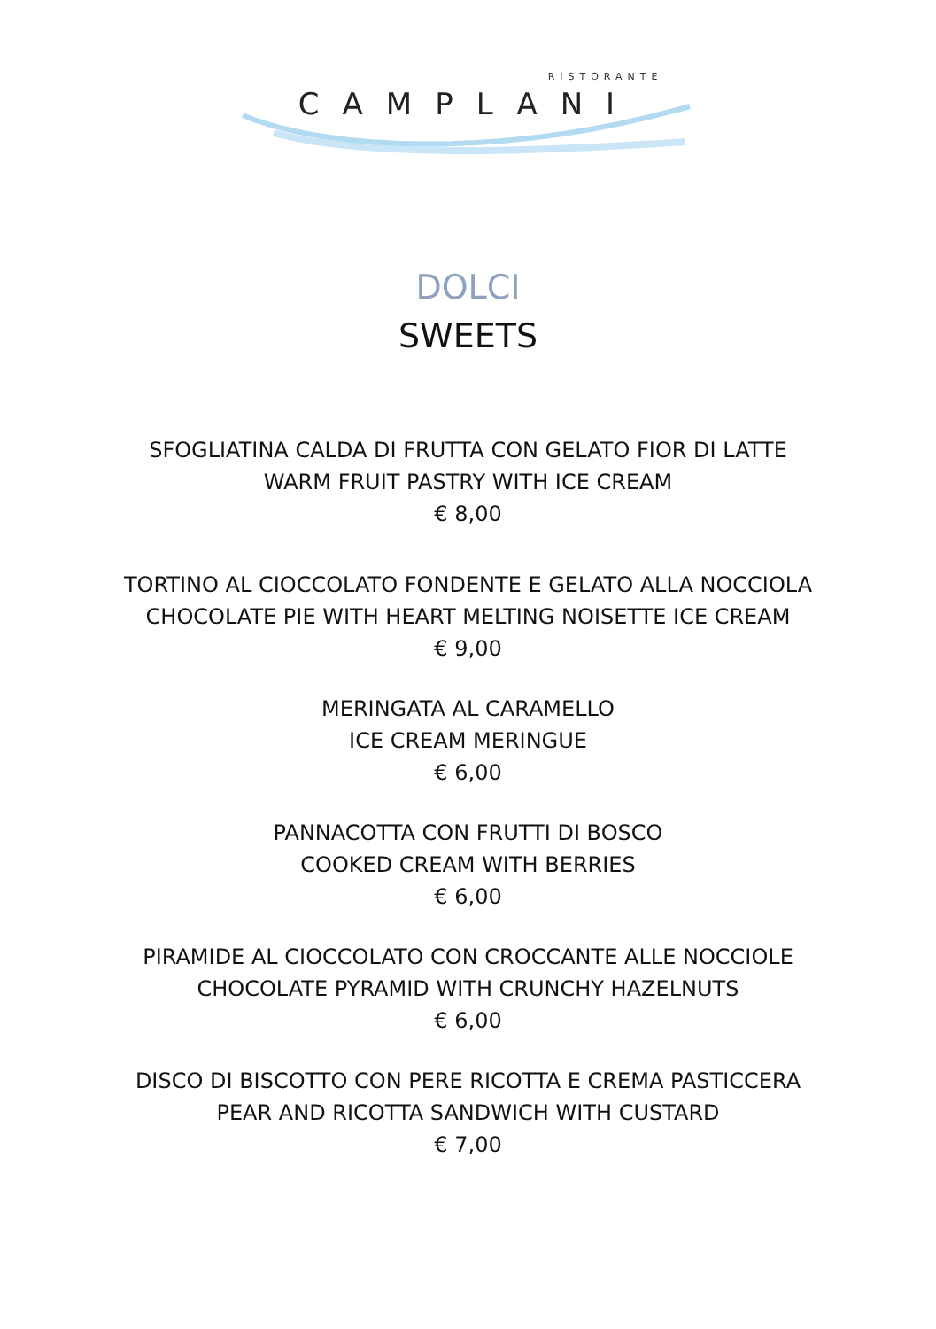RISTORANTE
CAMPLANI
DOLCI
SWEETS
SFOGLIATINA CALDA DI FRUTTA CON GELATO FIOR DI LATTE
WARM FRUIT PASTRY WITH ICE CREAM
€ 8,00
TORTINO AL CIOCCOLATO FONDENTE E GELATO ALLA NOCCIOLA
CHOCOLATE PIE WITH HEART MELTING NOISETTE ICE CREAM
€ 9,00
MERINGATA AL CARAMELLO
ICE CREAM MERINGUE
€ 6,00
PANNACOTTA CON FRUTTI DI BOSCO
COOKED CREAM WITH BERRIES
€ 6,00
PIRAMIDE AL CIOCCOLATO CON CROCCANTE ALLE NOCCIOLE
CHOCOLATE PYRAMID WITH CRUNCHY HAZELNUTS
€ 6,00
DISCO DI BISCOTTO CON PERE RICOTTA E CREMA PASTICCERA
PEAR AND RICOTTA SANDWICH WITH CUSTARD
€ 7,00